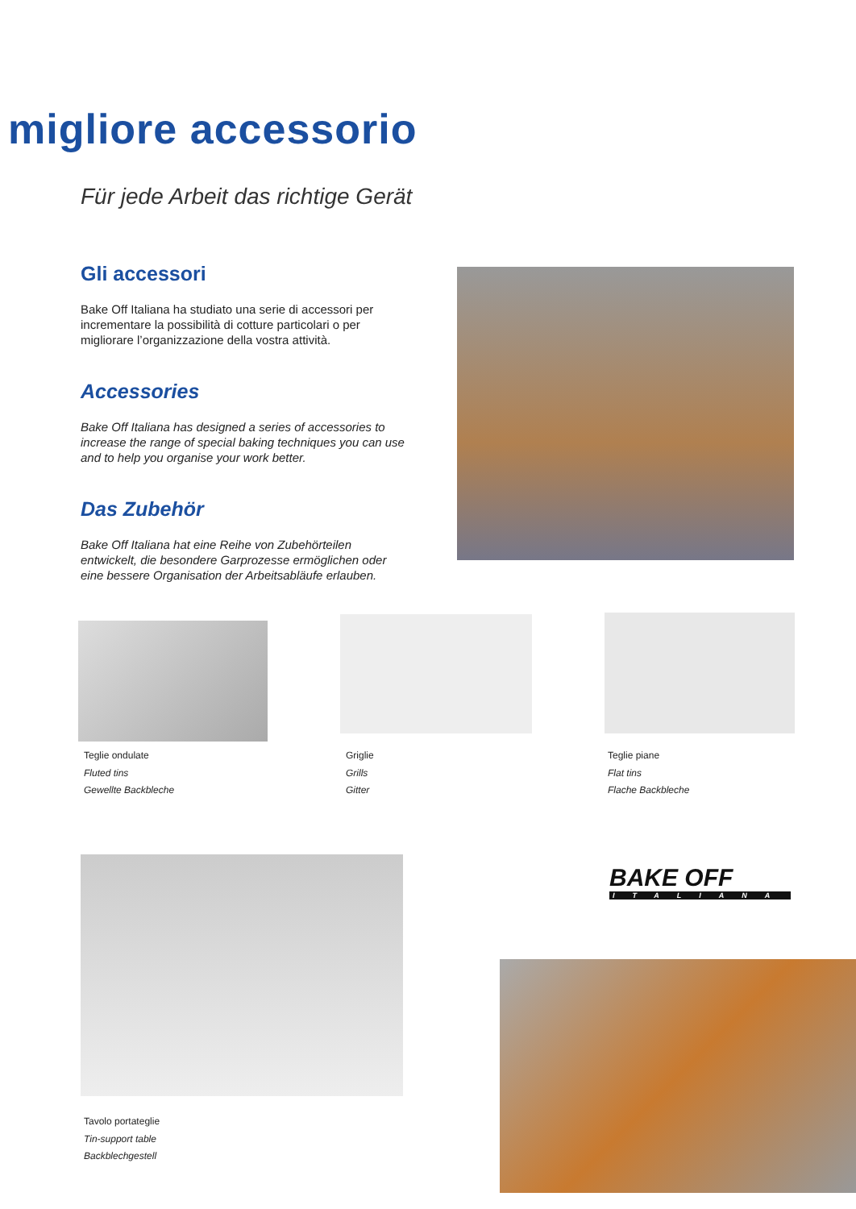migliore accessorio
Für jede Arbeit das richtige Gerät
Gli accessori
Bake Off Italiana ha studiato una serie di accessori per incrementare la possibilità di cotture particolari o per migliorare l’organizzazione della vostra attività.
Accessories
Bake Off Italiana has designed a series of accessories to increase the range of special baking techniques you can use and to help you organise your work better.
Das Zubehör
Bake Off Italiana hat eine Reihe von Zubehörteilen entwickelt, die besondere Garprozesse ermöglichen oder eine bessere Organisation der Arbeitsabläufe erlauben.
Teglie ondulate
Fluted tins
Gewellte Backbleche
Griglie
Grills
Gitter
Teglie piane
Flat tins
Flache Backbleche
BAKE OFF
ITALIANA
Tavolo portateglie
Tin-support table
Backblechgestell